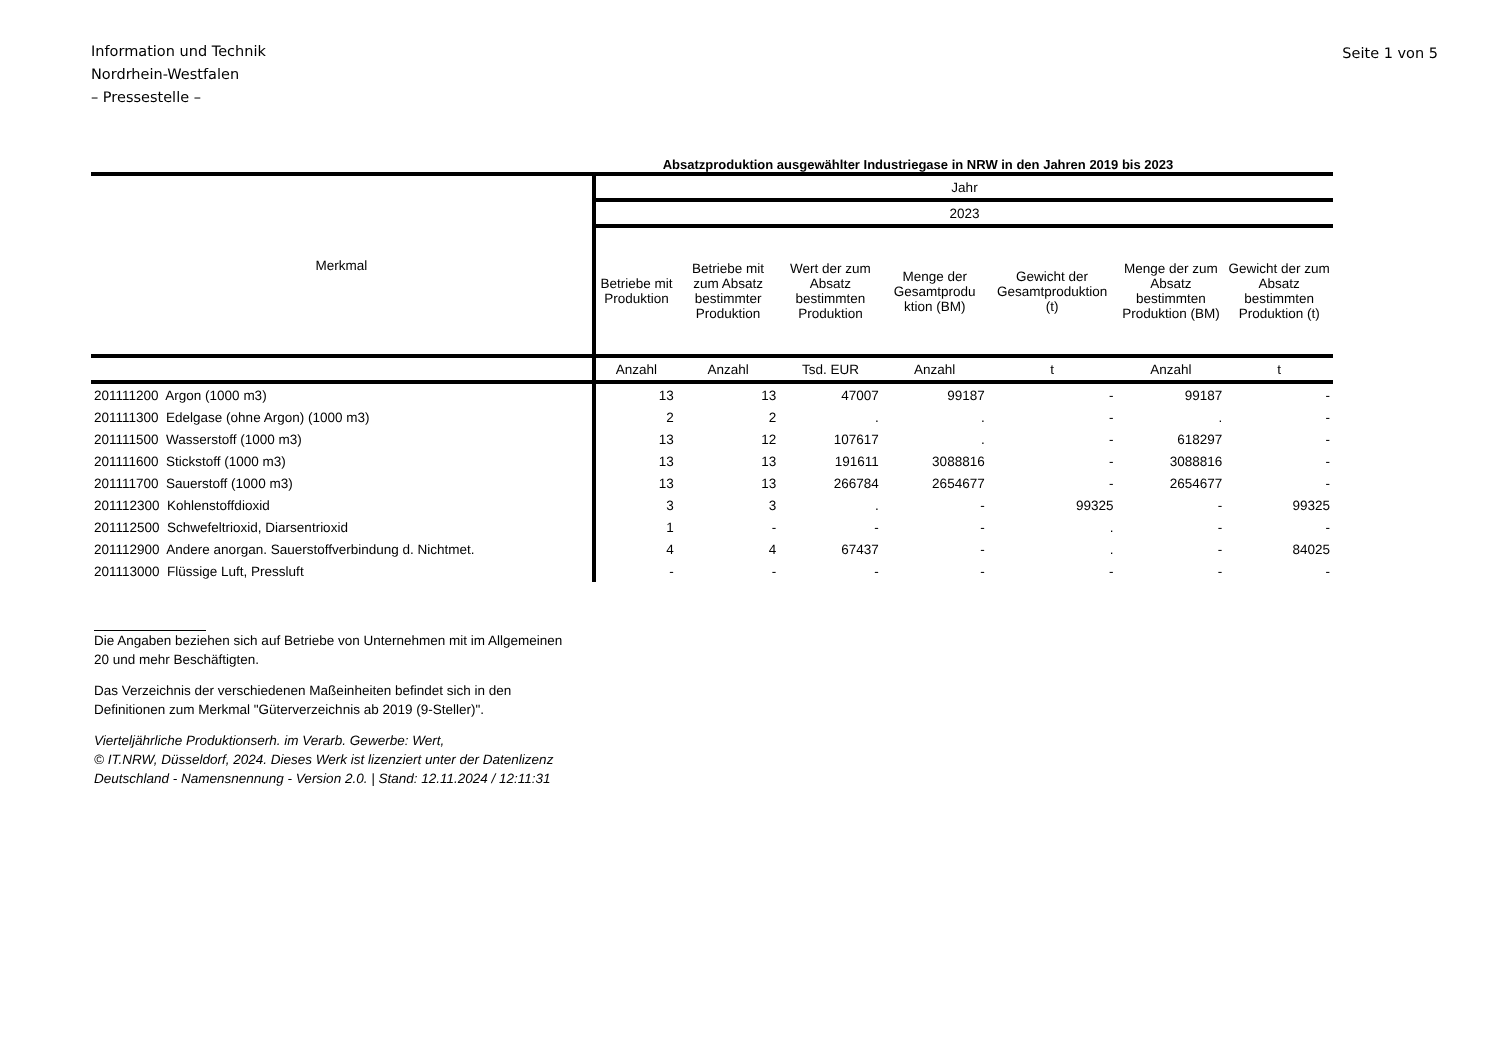Information und Technik
Nordrhein-Westfalen
– Pressestelle –
Seite 1 von 5
Absatzproduktion ausgewählter Industriegase in NRW in den Jahren 2019 bis 2023
| Merkmal | Jahr | | | | | | |
| --- | --- | --- | --- | --- | --- | --- | --- |
| | 2023 | | | | | | |
| | Betriebe mit Produktion | Betriebe mit zum Absatz bestimmter Produktion | Wert der zum Absatz bestimmten Produktion | Menge der Gesamtprodu ktion (BM) | Gewicht der Gesamtproduktion (t) | Menge der zum Absatz bestimmten Produktion (BM) | Gewicht der zum Absatz bestimmten Produktion (t) |
| | Anzahl | Anzahl | Tsd. EUR | Anzahl | t | Anzahl | t |
| 201111200 Argon (1000 m3) | 13 | 13 | 47007 | 99187 | - | 99187 | - |
| 201111300 Edelgase (ohne Argon) (1000 m3) | 2 | 2 | . | . | - | . | - |
| 201111500 Wasserstoff (1000 m3) | 13 | 12 | 107617 | . | - | 618297 | - |
| 201111600 Stickstoff (1000 m3) | 13 | 13 | 191611 | 3088816 | - | 3088816 | - |
| 201111700 Sauerstoff (1000 m3) | 13 | 13 | 266784 | 2654677 | - | 2654677 | - |
| 201112300 Kohlenstoffdioxid | 3 | 3 | . | - | 99325 | - | 99325 |
| 201112500 Schwefeltrioxid, Diarsentrioxid | 1 | - | - | - | . | - | - |
| 201112900 Andere anorgan. Sauerstoffverbindung d. Nichtmet. | 4 | 4 | 67437 | - | . | - | 84025 |
| 201113000 Flüssige Luft, Pressluft | - | - | - | - | - | - | - |
Die Angaben beziehen sich auf Betriebe von Unternehmen mit im Allgemeinen
20 und mehr Beschäftigten.
Das Verzeichnis der verschiedenen Maßeinheiten befindet sich in den
Definitionen zum Merkmal "Güterverzeichnis ab 2019 (9-Steller)".
Vierteljährliche Produktionserh. im Verarb. Gewerbe: Wert,
© IT.NRW, Düsseldorf, 2024. Dieses Werk ist lizenziert unter der Datenlizenz
Deutschland - Namensnennung - Version 2.0. | Stand: 12.11.2024 / 12:11:31